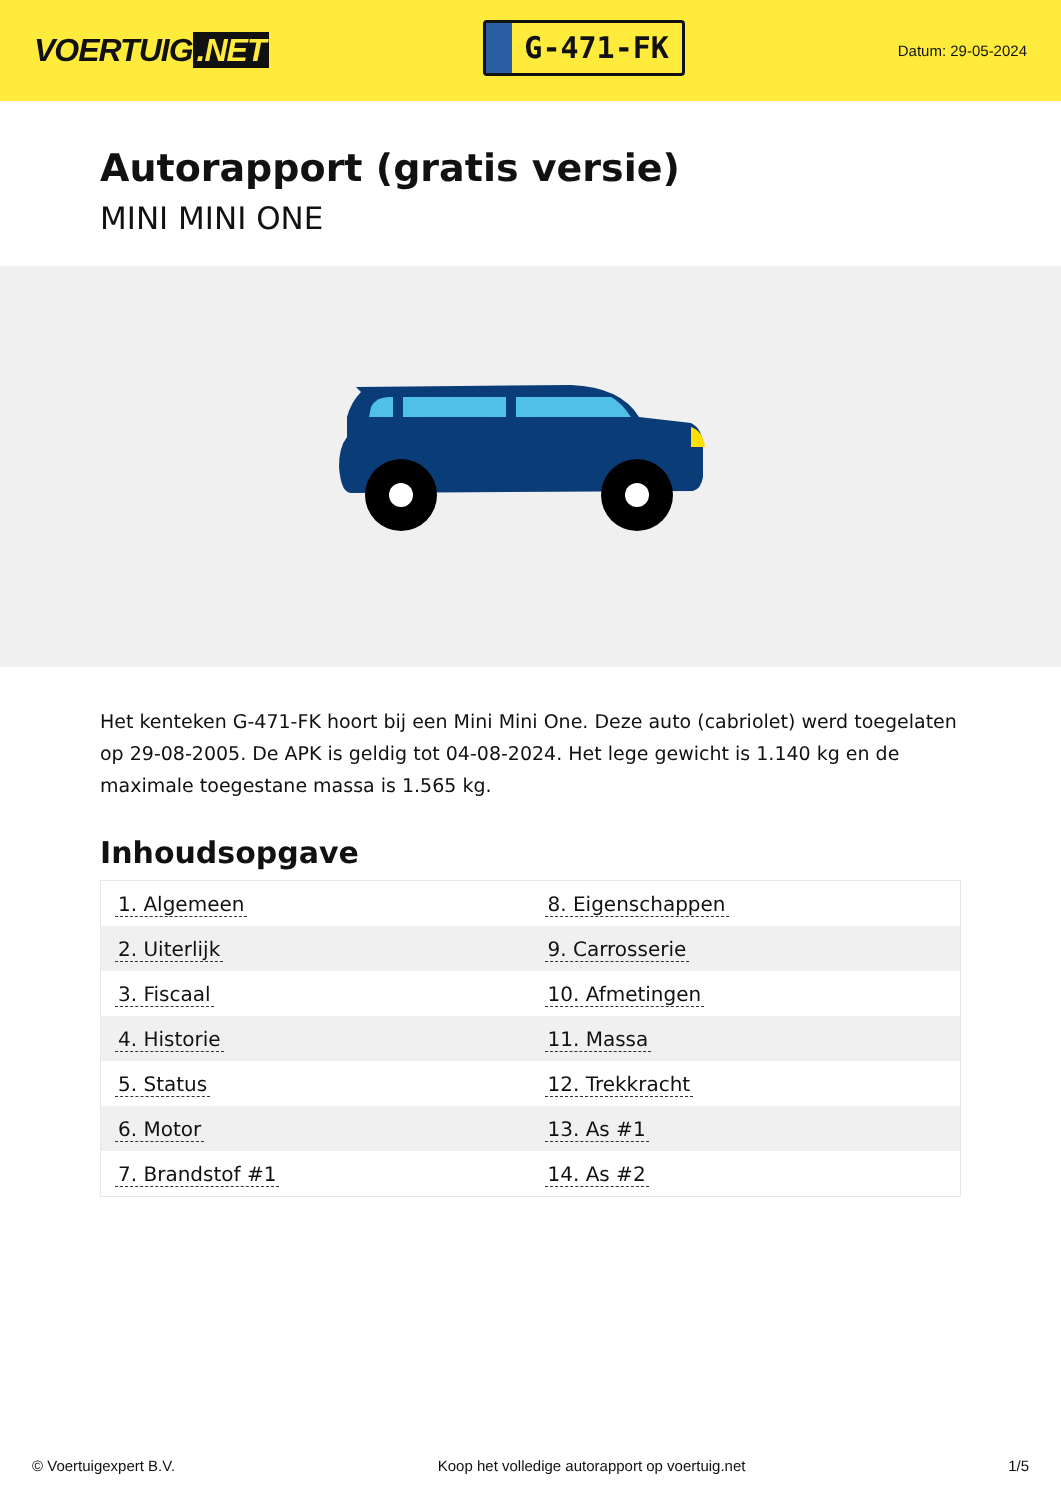VOERTUIG.NET
G-471-FK
Datum: 29-05-2024
Autorapport (gratis versie)
MINI MINI ONE
Het kenteken G-471-FK hoort bij een Mini Mini One. Deze auto (cabriolet) werd toegelaten op 29-08-2005. De APK is geldig tot 04-08-2024. Het lege gewicht is 1.140 kg en de maximale toegestane massa is 1.565 kg.
Inhoudsopgave
| 1. Algemeen | 8. Eigenschappen |
| 2. Uiterlijk | 9. Carrosserie |
| 3. Fiscaal | 10. Afmetingen |
| 4. Historie | 11. Massa |
| 5. Status | 12. Trekkracht |
| 6. Motor | 13. As #1 |
| 7. Brandstof #1 | 14. As #2 |
© Voertuigexpert B.V. Koop het volledige autorapport op voertuig.net 1/5